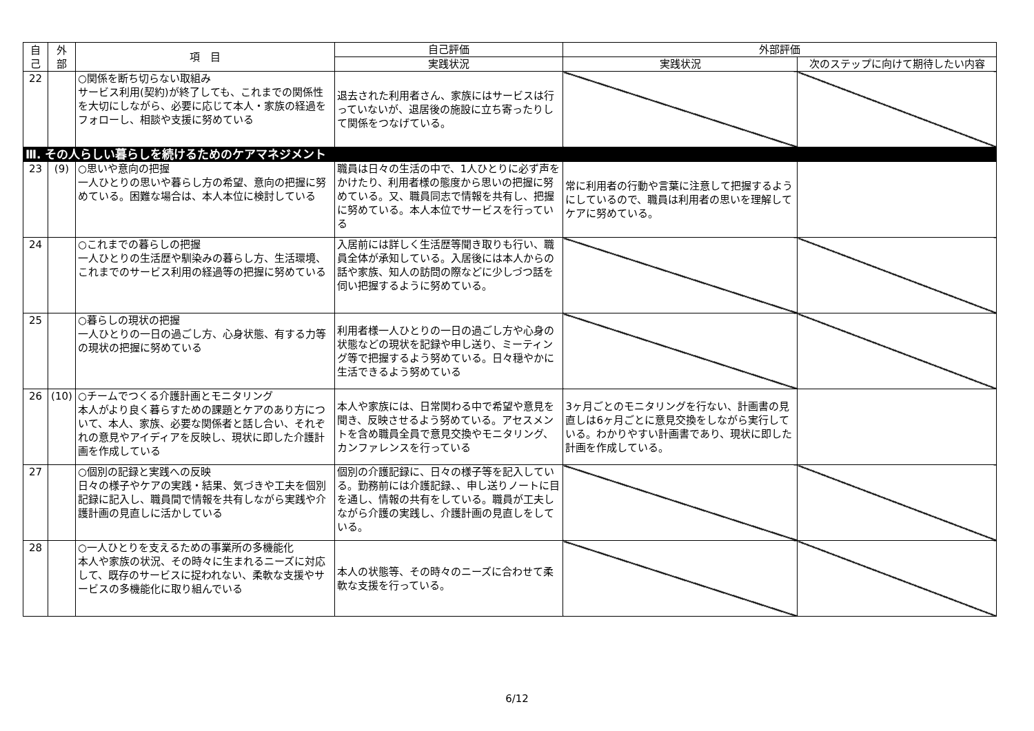| 自 己 | 外 部 | 項 目 | 自己評価 | 外部評価 | |
| --- | --- | --- | --- | --- | --- |
| | | | 実践状況 | 実践状況 | 次のステップに向けて期待したい内容 |
| 22 | | ○関係を断ち切らない取組み サービス利用(契約)が終了しても、これまでの関係性を大切にしながら、必要に応じて本人・家族の経過をフォローし、相談や支援に努めている | 退去された利用者さん、家族にはサービスは行っていないが、退居後の施設に立ち寄ったりして関係をつなげている。 | | |
| Ⅲ. その人らしい暮らしを続けるためのケアマネジメント | | | | | |
| 23 | (9) | ○思いや意向の把握 一人ひとりの思いや暮らし方の希望、意向の把握に努めている。困難な場合は、本人本位に検討している | 職員は日々の生活の中で、1人ひとりに必ず声をかけたり、利用者様の態度から思いの把握に努めている。又、職員同志で情報を共有し、把握に努めている。本人本位でサービスを行っている | 常に利用者の行動や言葉に注意して把握するようにしているので、職員は利用者の思いを理解してケアに努めている。 | |
| 24 | | ○これまでの暮らしの把握 一人ひとりの生活歴や馴染みの暮らし方、生活環境、これまでのサービス利用の経過等の把握に努めている | 入居前には詳しく生活歴等聞き取りも行い、職員全体が承知している。入居後には本人からの話や家族、知人の訪問の際などに少しづつ話を伺い把握するように努めている。 | | |
| 25 | | ○暮らしの現状の把握 一人ひとりの一日の過ごし方、心身状態、有する力等の現状の把握に努めている | 利用者様一人ひとりの一日の過ごし方や心身の状態などの現状を記録や申し送り、ミーティング等で把握するよう努めている。日々穏やかに生活できるよう努めている | | |
| 26 | (10) | ○チームでつくる介護計画とモニタリング 本人がより良く暮らすための課題とケアのあり方について、本人、家族、必要な関係者と話し合い、それぞれの意見やアイディアを反映し、現状に即した介護計画を作成している | 本人や家族には、日常関わる中で希望や意見を聞き、反映させるよう努めている。アセスメントを含め職員全員で意見交換やモニタリング、カンファレンスを行っている | 3ヶ月ごとのモニタリングを行ない、計画書の見直しは6ヶ月ごとに意見交換をしながら実行している。わかりやすい計画書であり、現状に即した計画を作成している。 | |
| 27 | | ○個別の記録と実践への反映 日々の様子やケアの実践・結果、気づきや工夫を個別記録に記入し、職員間で情報を共有しながら実践や介護計画の見直しに活かしている | 個別の介護記録に、日々の様子等を記入している。勤務前には介護記録、、申し送りノートに目を通し、情報の共有をしている。職員が工夫しながら介護の実践し、介護計画の見直しをしている。 | | |
| 28 | | ○一人ひとりを支えるための事業所の多機能化 本人や家族の状況、その時々に生まれるニーズに対応して、既存のサービスに捉われない、柔軟な支援やサービスの多機能化に取り組んでいる | 本人の状態等、その時々のニーズに合わせて柔軟な支援を行っている。 | | |
6/12